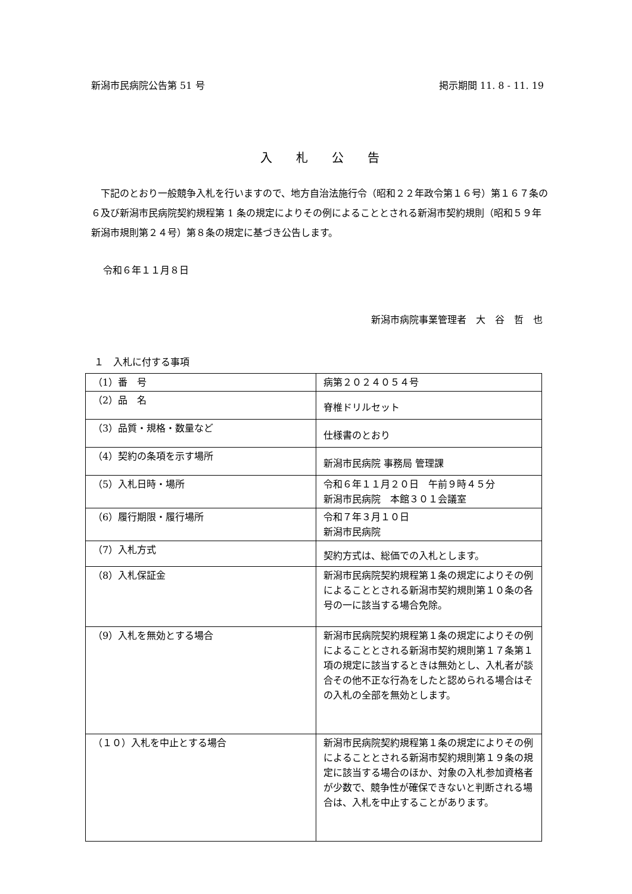新潟市民病院公告第 51 号 掲示期間 11. 8 - 11. 19
入札公告
　下記のとおり一般競争入札を行いますので、地方自治法施行令（昭和２２年政令第１６号）第１６７条の６及び新潟市民病院契約規程第 1 条の規定によりその例によることとされる新潟市契約規則（昭和５９年新潟市規則第２４号）第８条の規定に基づき公告します。
令和６年１１月８日
新潟市病院事業管理者　大　谷　哲　也
１　入札に付する事項
| （1）番 号 | 病第２０２４０５４号 |
| （2）品 名 | 脊椎ドリルセット |
| （3）品質・規格・数量など | 仕様書のとおり |
| （4）契約の条項を示す場所 | 新潟市民病院 事務局 管理課 |
| （5）入札日時・場所 | 令和６年１１月２０日 午前９時４５分 新潟市民病院 本館３０１会議室 |
| （6）履行期限・履行場所 | 令和７年３月１０日 新潟市民病院 |
| （7）入札方式 | 契約方式は、総価での入札とします。 |
| （8）入札保証金 | 新潟市民病院契約規程第１条の規定によりその例によることとされる新潟市契約規則第１０条の各号の一に該当する場合免除。 |
| （9）入札を無効とする場合 | 新潟市民病院契約規程第１条の規定によりその例によることとされる新潟市契約規則第１７条第１項の規定に該当するときは無効とし、入札者が談合その他不正な行為をしたと認められる場合はその入札の全部を無効とします。 |
| （１０）入札を中止とする場合 | 新潟市民病院契約規程第１条の規定によりその例によることとされる新潟市契約規則第１９条の規定に該当する場合のほか、対象の入札参加資格者が少数で、競争性が確保できないと判断される場合は、入札を中止することがあります。 |